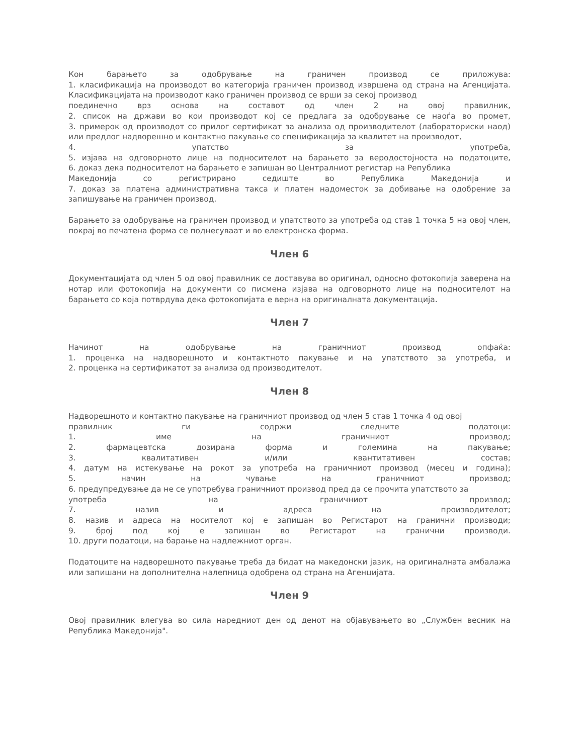Кон барањето за одобрување на граничен производ се приложува:
1. класификација на производот во категорија граничен производ извршена од страна на Агенцијата. Класификацијата на производот како граничен производ се врши за секој производ
поединечно врз основа на составот од член 2 на овој правилник,
2. список на држави во кои производот кој се предлага за одобрување се наоѓа во промет,
3. примерок од производот со прилог сертификат за анализа од производителот (лабораториски наод) или предлог надворешно и контактно пакување со спецификација за квалитет на производот,
4. упатство за употреба,
5. изјава на одговорното лице на подносителот на барањето за веродостојноста на податоците,
6. доказ дека подносителот на барањето е запишан во Централниот регистар на Република
Македонија со регистрирано седиште во Република Македонија и
7. доказ за платена административна такса и платен надоместок за добивање на одобрение за запишување на граничен производ.
Барањето за одобрување на граничен производ и упатството за употреба од став 1 точка 5 на овој член, покрај во печатена форма се поднесуваат и во електронска форма.
Член 6
Документацијата од член 5 од овој правилник се доставува во оригинал, односно фотокопија заверена на нотар или фотокопија на документи со писмена изјава на одговорното лице на подносителот на барањето со која потврдува дека фотокопијата е верна на оригиналната документација.
Член 7
Начинот на одобрување на граничниот производ опфаќа:
1. проценка на надворешното и контактното пакување и на упатството за употреба, и
2. проценка на сертификатот за анализа од производителот.
Член 8
Надворешното и контактно пакување на граничниот производ од член 5 став 1 точка 4 од овој
правилник ги содржи следните податоци:
1. име на граничниот производ;
2. фармацевтска дозирана форма и големина на пакување;
3. квалитативен и/или квантитативен состав;
4. датум на истекување на рокот за употреба на граничниот производ (месец и година);
5. начин на чување на граничниот производ;
6. предупредување да не се употребува граничниот производ пред да се прочита упатството за
употреба на граничниот производ;
7. назив и адреса на производителот;
8. назив и адреса на носителот кој е запишан во Регистарот на гранични производи;
9. број под кој е запишан во Регистарот на гранични производи.
10. други податоци, на барање на надлежниот орган.
Податоците на надворешното пакување треба да бидат на македонски јазик, на оригиналната амбалажа или запишани на дополнителна налепница одобрена од страна на Агенцијата.
Член 9
Овој правилник влегува во сила наредниот ден од денот на објавувањето во „Службен весник на Република Македонија".